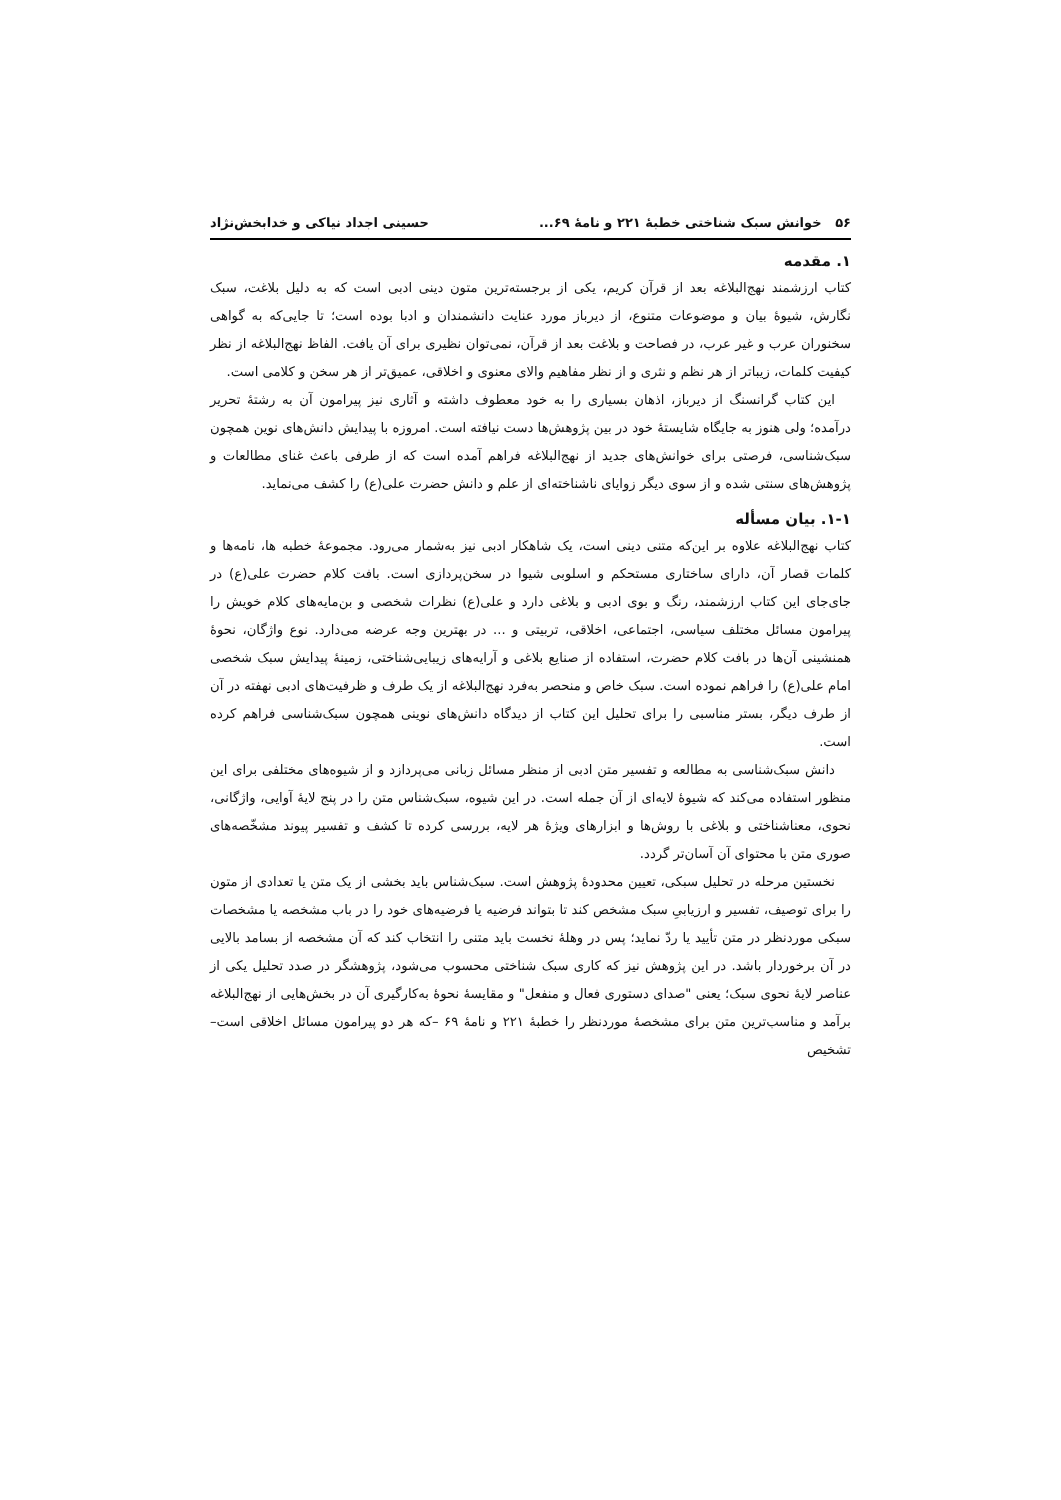۵۶ خوانش سبک شناختی خطبهٔ ۲۲۱ و نامهٔ ۶۹... حسینی اجداد نیاکی و خدابخش‌نژاد
۱. مقدمه
کتاب ارزشمند نهج‌البلاغه بعد از قرآن کریم، یکی از برجسته‌ترین متون دینی ادبی است که به دلیل بلاغت، سبک نگارش، شیوهٔ بیان و موضوعات متنوع، از دیرباز مورد عنایت دانشمندان و ادبا بوده است؛ تا جایی‌که به گواهی سخنوران عرب و غیر عرب، در فصاحت و بلاغت بعد از قرآن، نمی‌توان نظیری برای آن یافت. الفاظ نهج‌البلاغه از نظر کیفیت کلمات، زیباتر از هر نظم و نثری و از نظر مفاهیم والای معنوی و اخلاقی، عمیق‌تر از هر سخن و کلامی است.
این کتاب گرانسنگ از دیرباز، اذهان بسیاری را به خود معطوف داشته و آثاری نیز پیرامون آن به رشتهٔ تحریر درآمده؛ ولی هنوز به جایگاه شایستهٔ خود در بین پژوهش‌ها دست نیافته است. امروزه با پیدایش دانش‌های نوین همچون سبک‌شناسی، فرصتی برای خوانش‌های جدید از نهج‌البلاغه فراهم آمده است که از طرفی باعث غنای مطالعات و پژوهش‌های سنتی شده و از سوی دیگر زوایای ناشناخته‌ای از علم و دانش حضرت علی(ع) را کشف می‌نماید.
۱-۱. بیان مسأله
کتاب نهج‌البلاغه علاوه بر این‌که متنی دینی است، یک شاهکار ادبی نیز به‌شمار می‌رود. مجموعهٔ خطبه ها، نامه‌ها و کلمات قصار آن، دارای ساختاری مستحکم و اسلوبی شیوا در سخن‌پردازی است. بافت کلام حضرت علی(ع) در جای‌جای این کتاب ارزشمند، رنگ و بوی ادبی و بلاغی دارد و علی(ع) نظرات شخصی و بن‌مایه‌های کلام خویش را پیرامون مسائل مختلف سیاسی، اجتماعی، اخلاقی، تربیتی و ... در بهترین وجه عرضه می‌دارد. نوع واژگان، نحوهٔ همنشینی آن‌ها در بافت کلام حضرت، استفاده از صنایع بلاغی و آرایه‌های زیبایی‌شناختی، زمینهٔ پیدایش سبک شخصی امام علی(ع) را فراهم نموده است. سبک خاص و منحصر به‌فرد نهج‌البلاغه از یک طرف و ظرفیت‌های ادبی نهفته در آن از طرف دیگر، بستر مناسبی را برای تحلیل این کتاب از دیدگاه دانش‌های نوینی همچون سبک‌شناسی فراهم کرده است.
دانش سبک‌شناسی به مطالعه و تفسیر متن ادبی از منظر مسائل زبانی می‌پردازد و از شیوه‌های مختلفی برای این منظور استفاده می‌کند که شیوهٔ لایه‌ای از آن جمله است. در این شیوه، سبک‌شناس متن را در پنج لایهٔ آوایی، واژگانی، نحوی، معناشناختی و بلاغی با روش‌ها و ابزارهای ویژهٔ هر لایه، بررسی کرده تا کشف و تفسیر پیوند مشخّصه‌های صوری متن با محتوای آن آسان‌تر گردد.
نخستین مرحله در تحلیل سبکی، تعیین محدودهٔ پژوهش است. سبک‌شناس باید بخشی از یک متن یا تعدادی از متون را برای توصیف، تفسیر و ارزیابیِ سبک مشخص کند تا بتواند فرضیه یا فرضیه‌های خود را در باب مشخصه یا مشخصات سبکی موردنظر در متن تأیید یا ردّ نماید؛ پس در وهلهٔ نخست باید متنی را انتخاب کند که آن مشخصه از بسامد بالایی در آن برخوردار باشد. در این پژوهش نیز که کاری سبک شناختی محسوب می‌شود، پژوهشگر در صدد تحلیل یکی از عناصر لایهٔ نحوی سبک؛ یعنی "صدای دستوری فعال و منفعل" و مقایسهٔ نحوهٔ به‌کارگیری آن در بخش‌هایی از نهج‌البلاغه برآمد و مناسب‌ترین متن برای مشخصهٔ موردنظر را خطبهٔ ۲۲۱ و نامهٔ ۶۹ –که هر دو پیرامون مسائل اخلاقی است– تشخیص